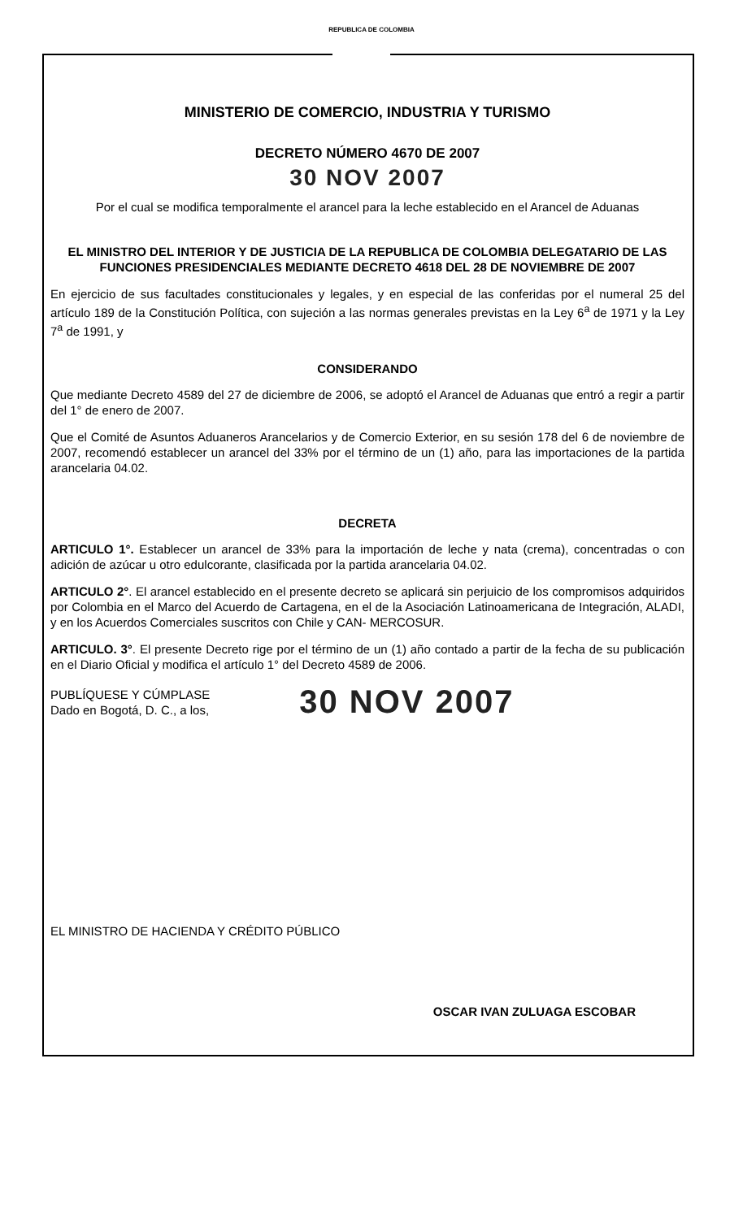REPUBLICA DE COLOMBIA
MINISTERIO DE COMERCIO, INDUSTRIA Y TURISMO
DECRETO NÚMERO 4670 DE 2007
30 NOV 2007
Por el cual se modifica temporalmente el arancel para la leche establecido en el Arancel de Aduanas
EL MINISTRO DEL INTERIOR Y DE JUSTICIA DE LA REPUBLICA DE COLOMBIA DELEGATARIO DE LAS FUNCIONES PRESIDENCIALES MEDIANTE DECRETO 4618 DEL 28 DE NOVIEMBRE DE 2007
En ejercicio de sus facultades constitucionales y legales, y en especial de las conferidas por el numeral 25 del artículo 189 de la Constitución Política, con sujeción a las normas generales previstas en la Ley 6<sup>a</sup> de 1971 y la Ley 7<sup>a</sup> de 1991, y
CONSIDERANDO
Que mediante Decreto 4589 del 27 de diciembre de 2006, se adoptó el Arancel de Aduanas que entró a regir a partir del 1° de enero de 2007.
Que el Comité de Asuntos Aduaneros Arancelarios y de Comercio Exterior, en su sesión 178 del 6 de noviembre de 2007, recomendó establecer un arancel del 33% por el término de un (1) año, para las importaciones de la partida arancelaria 04.02.
DECRETA
ARTICULO 1°. Establecer un arancel de 33% para la importación de leche y nata (crema), concentradas o con adición de azúcar u otro edulcorante, clasificada por la partida arancelaria 04.02.
ARTICULO 2°. El arancel establecido en el presente decreto se aplicará sin perjuicio de los compromisos adquiridos por Colombia en el Marco del Acuerdo de Cartagena, en el de la Asociación Latinoamericana de Integración, ALADI, y en los Acuerdos Comerciales suscritos con Chile y CAN- MERCOSUR.
ARTICULO. 3°. El presente Decreto rige por el término de un (1) año contado a partir de la fecha de su publicación en el Diario Oficial y modifica el artículo 1° del Decreto 4589 de 2006.
PUBLÍQUESE Y CÚMPLASE
Dado en Bogotá, D. C., a los,
30 NOV 2007
EL MINISTRO DE HACIENDA Y CRÉDITO PÚBLICO
OSCAR IVAN ZULUAGA ESCOBAR